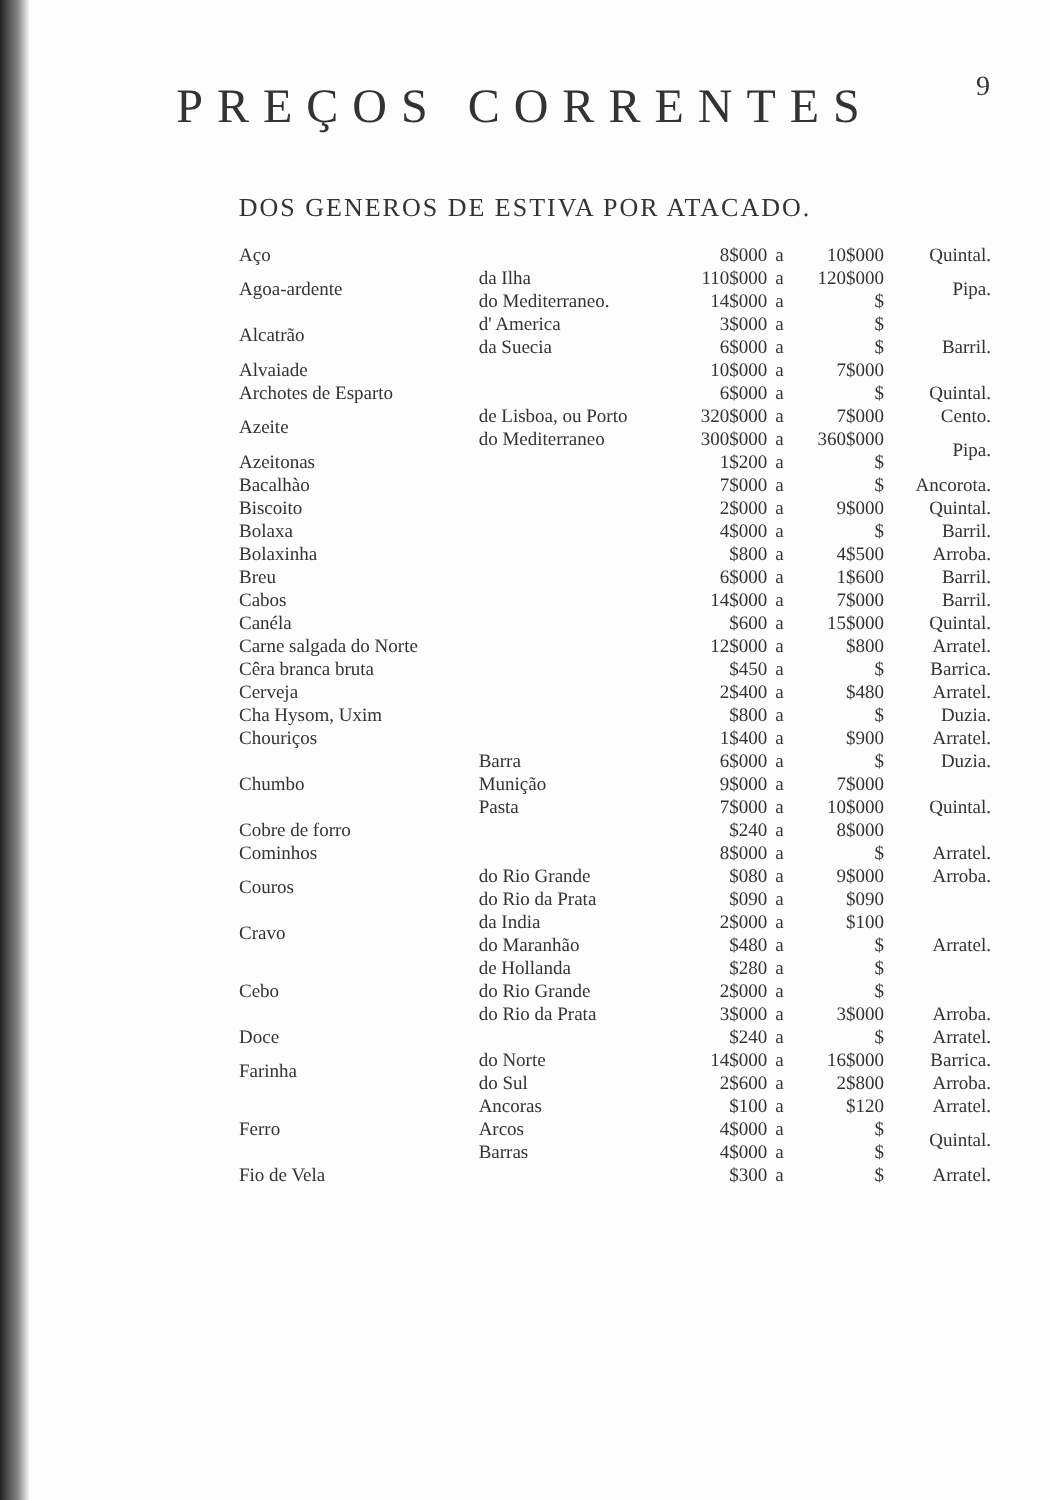9
PREÇOS CORRENTES
DOS GENEROS DE ESTIVA POR ATACADO.
| Aço | | 8$000 | a | 10$000 | Quintal. |
| Agoa-ardente | da Ilha | 110$000 | a | 120$000 | Pipa. |
| | do Mediterraneo. | 14$000 | a | $ | |
| Alcatrão | d' America | 3$000 | a | $ | Barril. |
| | da Suecia | 6$000 | a | $ | |
| Alvaiade | | 10$000 | a | 7$000 | |
| Archotes de Esparto | | 6$000 | a | $ | Quintal. |
| Azeite | de Lisboa, ou Porto | 320$000 | a | 7$000 | Cento. |
| | do Mediterraneo | 300$000 | a | 360$000 | Pipa. |
| Azeitonas | | 1$200 | a | $ | |
| Bacalhào | | 7$000 | a | $ | Ancorota. |
| Biscoito | | 2$000 | a | 9$000 | Quintal. |
| Bolaxa | | 4$000 | a | $ | Barril. |
| Bolaxinha | | $800 | a | 4$500 | Arroba. |
| Breu | | 6$000 | a | 1$600 | Barril. |
| Cabos | | 14$000 | a | 7$000 | Barril. |
| Canéla | | $600 | a | 15$000 | Quintal. |
| Carne salgada do Norte | | 12$000 | a | $800 | Arratel. |
| Cêra branca bruta | | $450 | a | $ | Barrica. |
| Cerveja | | 2$400 | a | $480 | Arratel. |
| Cha Hysom, Uxim | | $800 | a | $ | Duzia. |
| Chouriços | | 1$400 | a | $900 | Arratel. |
| Chumbo | Barra | 6$000 | a | $ | Duzia. |
| | Munição | 9$000 | a | 7$000 | Quintal. |
| | Pasta | 7$000 | a | 10$000 | |
| Cobre de forro | | $240 | a | 8$000 | |
| Cominhos | | 8$000 | a | $ | Arratel. |
| Couros | do Rio Grande | $080 | a | 9$000 | Arroba. |
| | do Rio da Prata | $090 | a | $090 | Arratel. |
| Cravo | da India | 2$000 | a | $100 | |
| | do Maranhão | $480 | a | $ | |
| Cebo | de Hollanda | $280 | a | $ | |
| | do Rio Grande | 2$000 | a | $ | |
| | do Rio da Prata | 3$000 | a | 3$000 | Arroba. |
| Doce | | $240 | a | $ | Arratel. |
| Farinha | do Norte | 14$000 | a | 16$000 | Barrica. |
| | do Sul | 2$600 | a | 2$800 | Arroba. |
| Ferro | Ancoras | $100 | a | $120 | Arratel. |
| | Arcos | 4$000 | a | $ | Quintal. |
| | Barras | 4$000 | a | $ | |
| Fio de Vela | | $300 | a | $ | Arratel. |